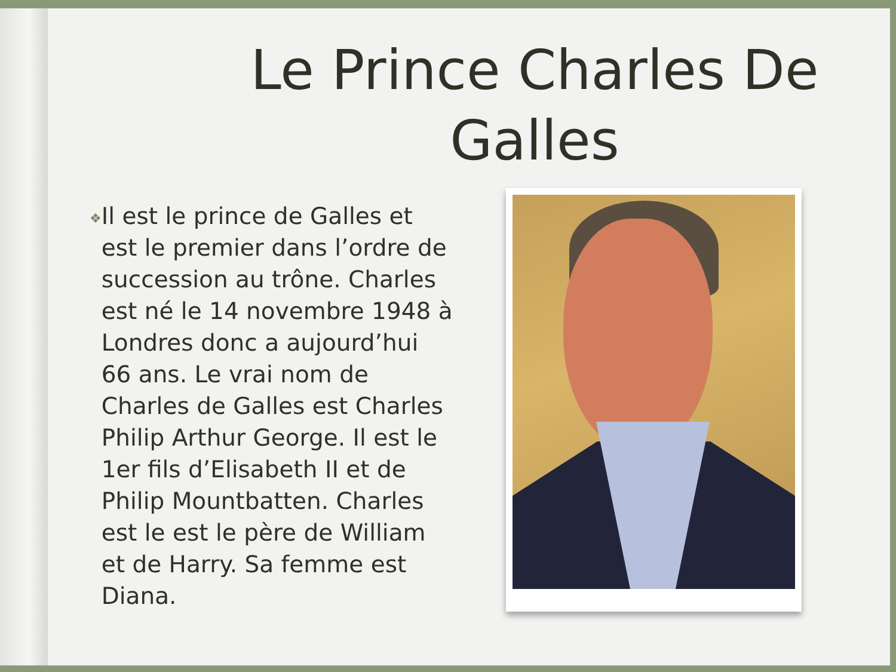Le Prince Charles De
Galles
❖
Il est le prince de Galles et est le premier dans l’ordre de succession au trône. Charles est né le 14 novembre 1948 à Londres donc a aujourd’hui 66 ans. Le vrai nom de Charles de Galles est Charles Philip Arthur George. Il est le 1er fils d’Elisabeth II et de Philip Mountbatten. Charles est le est le père de William et de Harry. Sa femme est Diana.